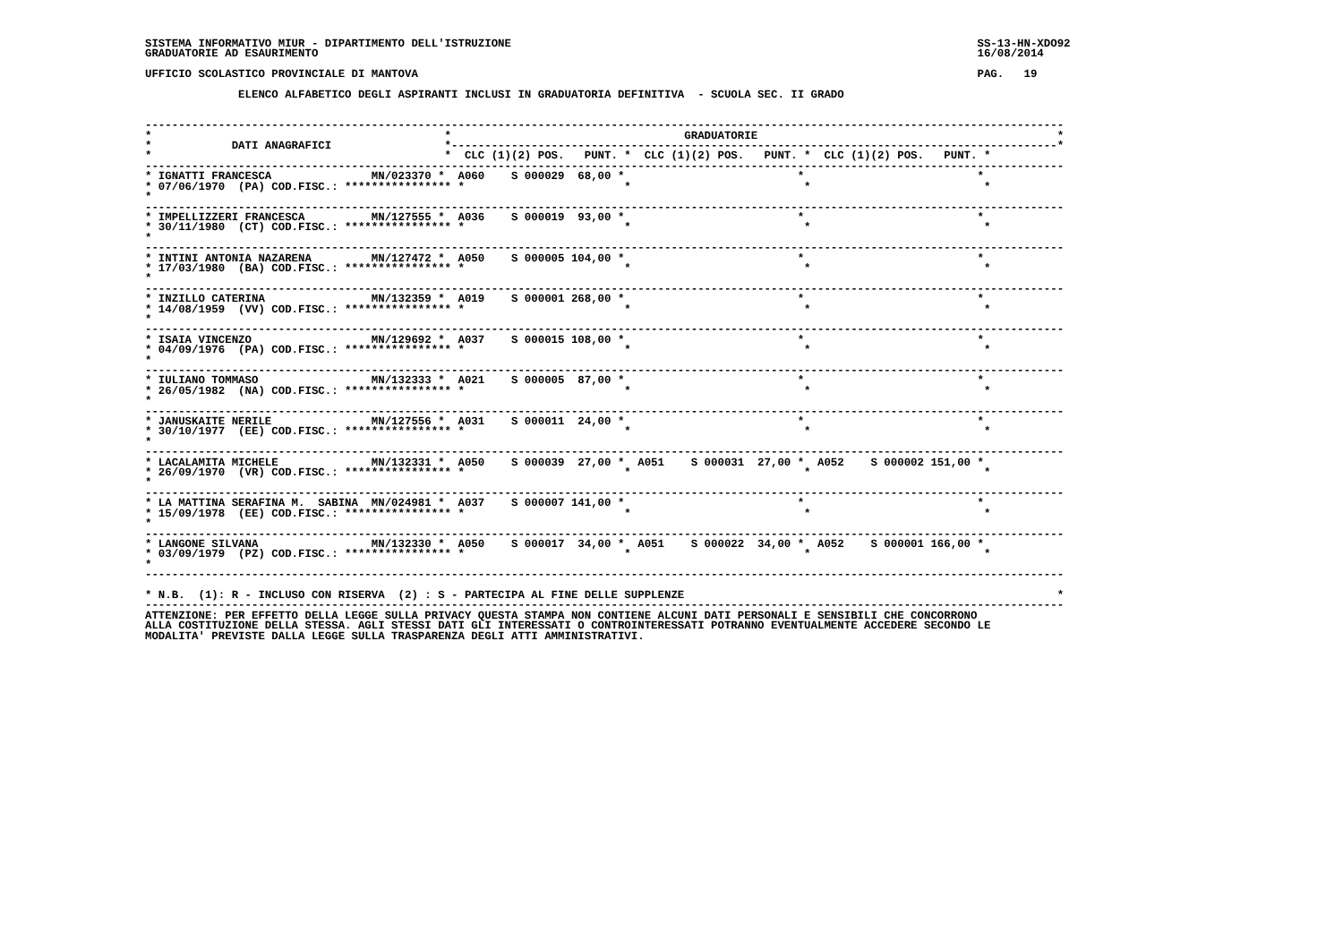SISTEMA INFORMATIVO MIUR - DIPARTIMENTO DELL'ISTRUZIONE                                                                      SS-13-HN-XDO92
GRADUATORIE AD ESAURIMENTO                                                                                                   16/08/2014

UFFICIO SCOLASTICO PROVINCIALE DI MANTOVA                                                                                    PAG.   19

              ELENCO ALFABETICO DEGLI ASPIRANTI INCLUSI IN GRADUATORIA DEFINITIVA  - SCUOLA SEC. II GRADO


------------------------------------------------------------------------------------------------------------------------------------------
*                                            *                                   GRADUATORIE                                             *
*            DATI ANAGRAFICI                 *-------------------------------------------------------------------------------------------*
*                                            *  CLC (1)(2) POS.   PUNT. *  CLC (1)(2) POS.   PUNT. *  CLC (1)(2) POS.   PUNT. *
------------------------------------------------------------------------------------------------------------------------------------------
* IGNATTI FRANCESCA               MN/023370 *  A060    S 000029  68,00 *                          *                          *
* 07/06/1970  (PA) COD.FISC.: **************** *                        *                          *                          *
*
------------------------------------------------------------------------------------------------------------------------------------------
* IMPELLIZZERI FRANCESCA          MN/127555 *  A036    S 000019  93,00 *                          *                          *
* 30/11/1980  (CT) COD.FISC.: **************** *                        *                          *                          *
*
------------------------------------------------------------------------------------------------------------------------------------------
* INTINI ANTONIA NAZARENA         MN/127472 *  A050    S 000005 104,00 *                          *                          *
* 17/03/1980  (BA) COD.FISC.: **************** *                        *                          *                          *
*
------------------------------------------------------------------------------------------------------------------------------------------
* INZILLO CATERINA                MN/132359 *  A019    S 000001 268,00 *                          *                          *
* 14/08/1959  (VV) COD.FISC.: **************** *                        *                          *                          *
*
------------------------------------------------------------------------------------------------------------------------------------------
* ISAIA VINCENZO                  MN/129692 *  A037    S 000015 108,00 *                          *                          *
* 04/09/1976  (PA) COD.FISC.: **************** *                        *                          *                          *
*
------------------------------------------------------------------------------------------------------------------------------------------
* IULIANO TOMMASO                 MN/132333 *  A021    S 000005  87,00 *                          *                          *
* 26/05/1982  (NA) COD.FISC.: **************** *                        *                          *                          *
*
------------------------------------------------------------------------------------------------------------------------------------------
* JANUSKAITE NERILE               MN/127556 *  A031    S 000011  24,00 *                          *                          *
* 30/10/1977  (EE) COD.FISC.: **************** *                        *                          *                          *
*
------------------------------------------------------------------------------------------------------------------------------------------
* LACALAMITA MICHELE              MN/132331 *  A050    S 000039  27,00 *  A051    S 000031  27,00 *  A052    S 000002 151,00 *
* 26/09/1970  (VR) COD.FISC.: **************** *                        *                          *                          *
*
------------------------------------------------------------------------------------------------------------------------------------------
* LA MATTINA SERAFINA M.  SABINA  MN/024981 *  A037    S 000007 141,00 *                          *                          *
* 15/09/1978  (EE) COD.FISC.: **************** *                        *                          *                          *
*
------------------------------------------------------------------------------------------------------------------------------------------
* LANGONE SILVANA                 MN/132330 *  A050    S 000017  34,00 *  A051    S 000022  34,00 *  A052    S 000001 166,00 *
* 03/09/1979  (PZ) COD.FISC.: **************** *                        *                          *                          *
*
------------------------------------------------------------------------------------------------------------------------------------------

* N.B.  (1): R - INCLUSO CON RISERVA  (2) : S - PARTECIPA AL FINE DELLE SUPPLENZE                                                        *
------------------------------------------------------------------------------------------------------------------------------------------
ATTENZIONE: PER EFFETTO DELLA LEGGE SULLA PRIVACY QUESTA STAMPA NON CONTIENE ALCUNI DATI PERSONALI E SENSIBILI CHE CONCORRONO
ALLA COSTITUZIONE DELLA STESSA. AGLI STESSI DATI GLI INTERESSATI O CONTROINTERESSATI POTRANNO EVENTUALMENTE ACCEDERE SECONDO LE
MODALITA' PREVISTE DALLA LEGGE SULLA TRASPARENZA DEGLI ATTI AMMINISTRATIVI.